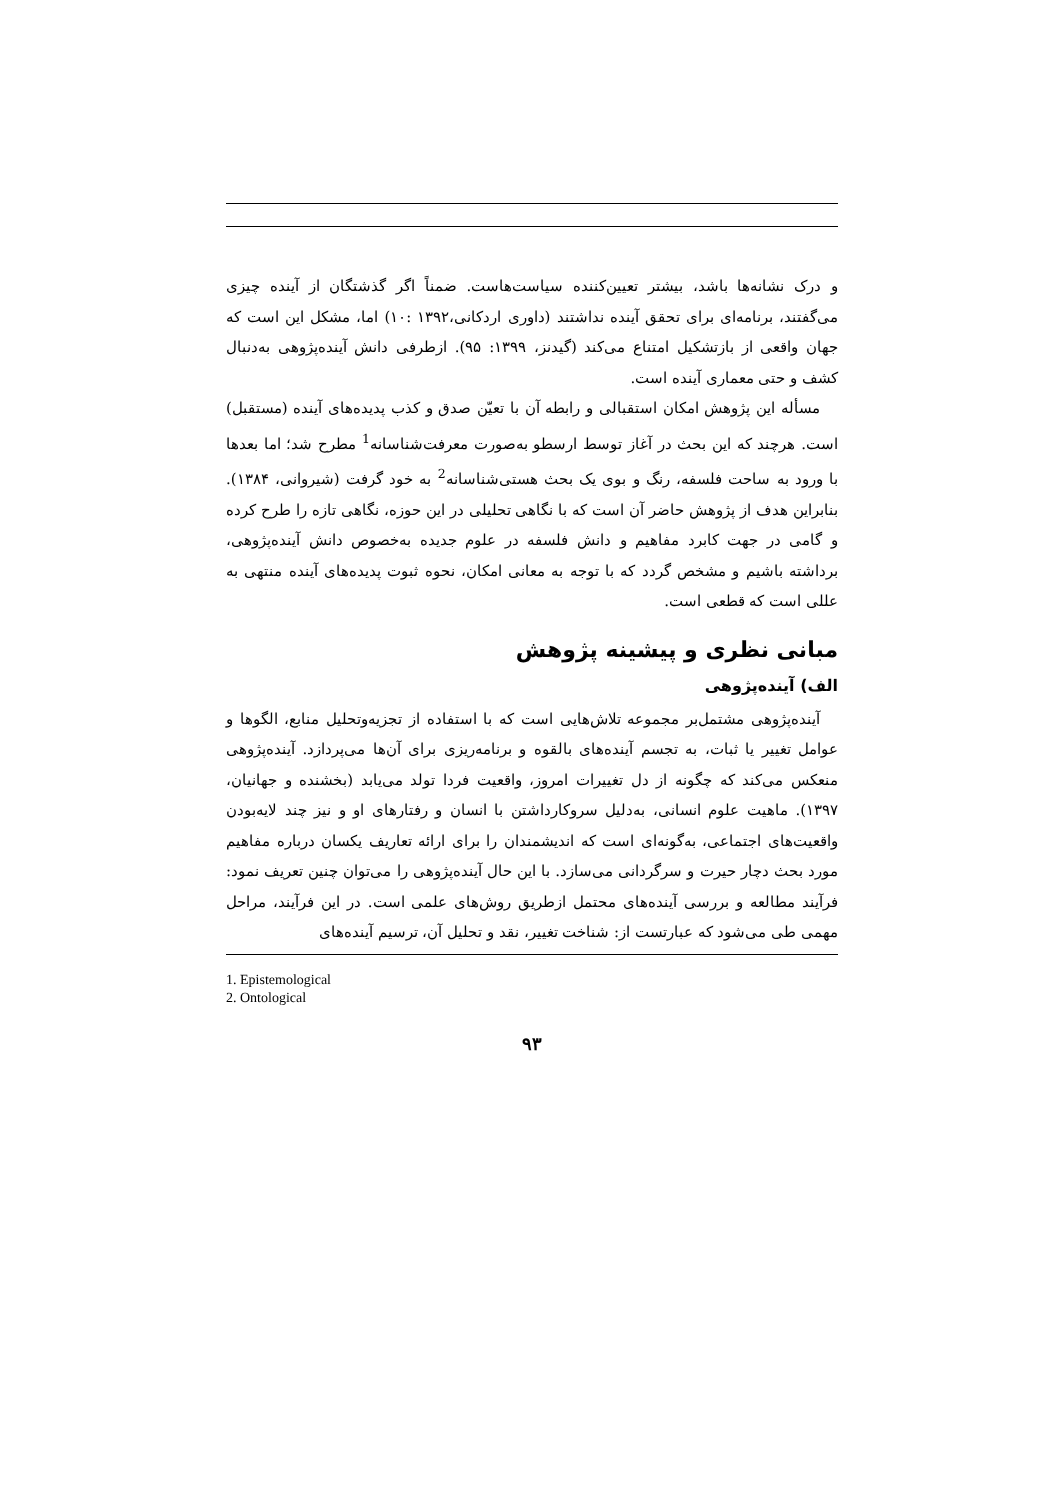و درک نشانه‌ها باشد، بیشتر تعیین‌کننده سیاست‌هاست. ضمناً اگر گذشتگان از آینده چیزی می‌گفتند، برنامه‌ای برای تحقق آینده نداشتند (داوری اردکانی،۱۳۹۲ :۱۰) اما، مشکل این است که جهان واقعی از بازتشکیل امتناع می‌کند (گیدنز، ۱۳۹۹: ۹۵). ازطرفی دانش آینده‌پژوهی به‌دنبال کشف و حتی معماری آینده است.
مسأله این پژوهش امکان استقبالی و رابطه آن با تعیّن صدق و کذب پدیده‌های آینده (مستقبل) است. هرچند که این بحث در آغاز توسط ارسطو به‌صورت معرفت‌شناسانه<sup>1</sup> مطرح شد؛ اما بعدها با ورود به ساحت فلسفه، رنگ و بوی یک بحث هستی‌شناسانه<sup>2</sup> به خود گرفت (شیروانی، ۱۳۸۴). بنابراین هدف از پژوهش حاضر آن است که با نگاهی تحلیلی در این حوزه، نگاهی تازه را طرح کرده و گامی در جهت کابرد مفاهیم و دانش فلسفه در علوم جدیده به‌خصوص دانش آینده‌پژوهی، برداشته باشیم و مشخص گردد که با توجه به معانی امکان، نحوه ثبوت پدیده‌های آینده منتهی به عللی است که قطعی است.
مبانی نظری و پیشینه پژوهش
الف) آینده‌پژوهی
آینده‌پژوهی مشتمل‌بر مجموعه تلاش‌هایی است که با استفاده از تجزیه‌وتحلیل منابع، الگوها و عوامل تغییر یا ثبات، به تجسم آینده‌های بالقوه و برنامه‌ریزی برای آن‌ها می‌پردازد. آینده‌پژوهی منعکس می‌کند که چگونه از دل تغییرات امروز، واقعیت فردا تولد می‌یابد (بخشنده و جهانیان، ۱۳۹۷). ماهیت علوم انسانی، به‌دلیل سروکارداشتن با انسان و رفتارهای او و نیز چند لایه‌بودن واقعیت‌های اجتماعی، به‌گونه‌ای است که اندیشمندان را برای ارائه تعاریف یکسان درباره مفاهیم مورد بحث دچار حیرت و سرگردانی می‌سازد. با این حال آینده‌پژوهی را می‌توان چنین تعریف نمود: فرآیند مطالعه و بررسی آینده‌های محتمل ازطریق روش‌های علمی است. در این فرآیند، مراحل مهمی طی می‌شود که عبارتست از: شناخت تغییر، نقد و تحلیل آن، ترسیم آینده‌های
1. Epistemological
2. Ontological
۹۳